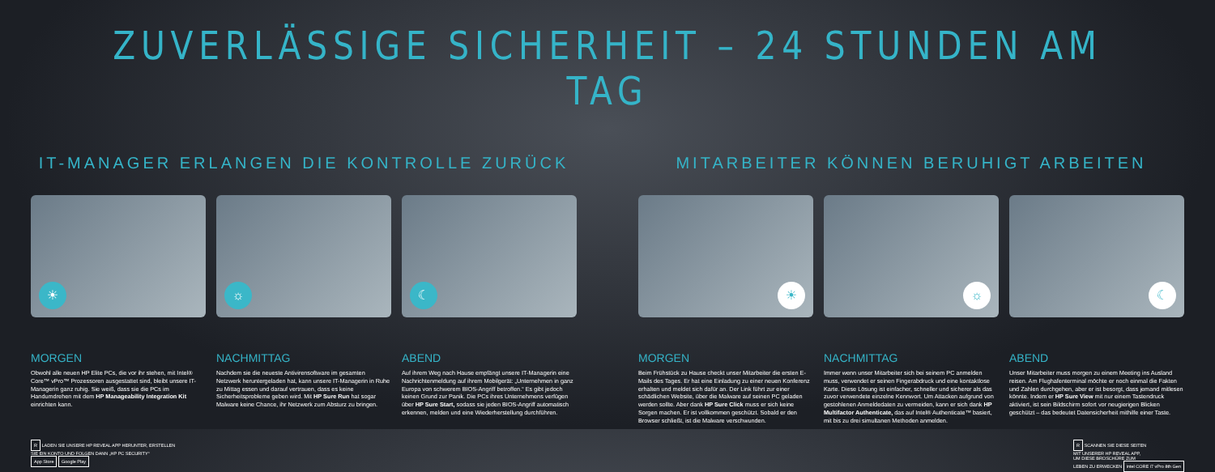ZUVERLÄSSIGE SICHERHEIT – 24 STUNDEN AM TAG
IT-MANAGER ERLANGEN DIE KONTROLLE ZURÜCK
MITARBEITER KÖNNEN BERUHIGT ARBEITEN
☀
MORGEN
Obwohl alle neuen HP Elite PCs, die vor ihr stehen, mit Intel® Core™ vPro™ Prozessoren ausgestattet sind, bleibt unsere IT-Managerin ganz ruhig. Sie weiß, dass sie die PCs im Handumdrehen mit dem HP Manageability Integration Kit einrichten kann.
☼
NACHMITTAG
Nachdem sie die neueste Antivirensoftware im gesamten Netzwerk heruntergeladen hat, kann unsere IT-Managerin in Ruhe zu Mittag essen und darauf vertrauen, dass es keine Sicherheitsprobleme geben wird. Mit HP Sure Run hat sogar Malware keine Chance, ihr Netzwerk zum Absturz zu bringen.
☾
ABEND
Auf ihrem Weg nach Hause empfängt unsere IT-Managerin eine Nachrichtenmeldung auf ihrem Mobilgerät: „Unternehmen in ganz Europa von schwerem BIOS-Angriff betroffen.“ Es gibt jedoch keinen Grund zur Panik. Die PCs ihres Unternehmens verfügen über HP Sure Start, sodass sie jeden BIOS-Angriff automatisch erkennen, melden und eine Wiederherstellung durchführen.
☀
MORGEN
Beim Frühstück zu Hause checkt unser Mitarbeiter die ersten E-Mails des Tages. Er hat eine Einladung zu einer neuen Konferenz erhalten und meldet sich dafür an. Der Link führt zur einer schädlichen Website, über die Malware auf seinen PC geladen werden sollte. Aber dank HP Sure Click muss er sich keine Sorgen machen. Er ist vollkommen geschützt. Sobald er den Browser schließt, ist die Malware verschwunden.
☼
NACHMITTAG
Immer wenn unser Mitarbeiter sich bei seinem PC anmelden muss, verwendet er seinen Fingerabdruck und eine kontaktlose Karte. Diese Lösung ist einfacher, schneller und sicherer als das zuvor verwendete einzelne Kennwort. Um Attacken aufgrund von gestohlenen Anmeldedaten zu vermeiden, kann er sich dank HP Multifactor Authenticate, das auf Intel® Authenticate™ basiert, mit bis zu drei simultanen Methoden anmelden.
☾
ABEND
Unser Mitarbeiter muss morgen zu einem Meeting ins Ausland reisen. Am Flughafenterminal möchte er noch einmal die Fakten und Zahlen durchgehen, aber er ist besorgt, dass jemand mitlesen könnte. Indem er HP Sure View mit nur einem Tastendruck aktiviert, ist sein Bildschirm sofort vor neugierigen Blicken geschützt – das bedeutet Datensicherheit mithilfe einer Taste.
R LADEN SIE UNSERE HP REVEAL APP HERUNTER, ERSTELLEN
SIE EIN KONTO UND FOLGEN DANN „HP PC SECURITY“
App Store Google Play
R SCANNEN SIE DIESE SEITEN
MIT UNSERER HP REVEAL APP,
UM DIESE BROSCHÜRE ZUM
LEBEN ZU ERWECKEN intel CORE i7 vPro 8th Gen